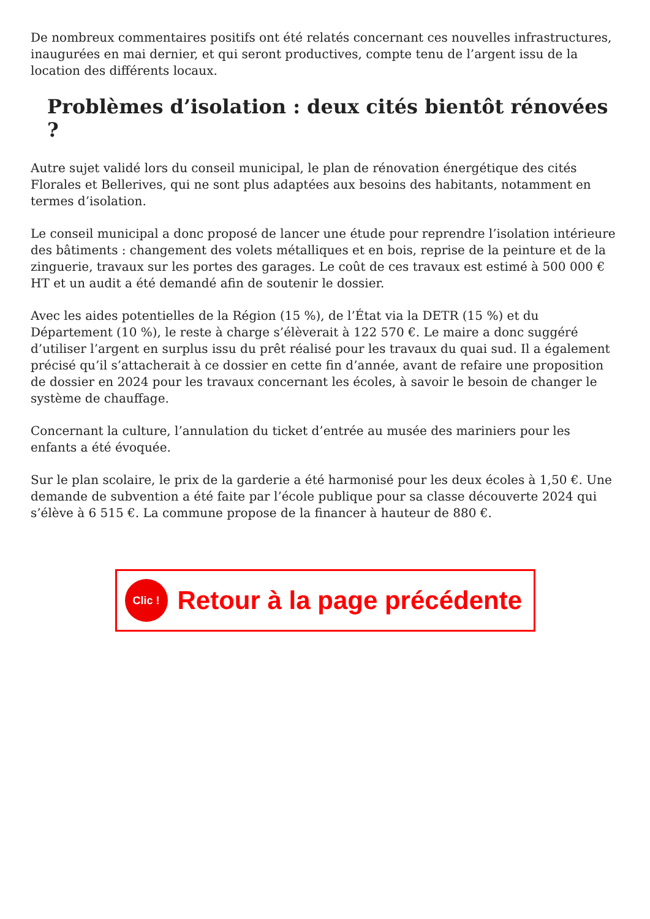De nombreux commentaires positifs ont été relatés concernant ces nouvelles infrastructures, inaugurées en mai dernier, et qui seront productives, compte tenu de l’argent issu de la location des différents locaux.
Problèmes d’isolation : deux cités bientôt rénovées ?
Autre sujet validé lors du conseil municipal, le plan de rénovation énergétique des cités Florales et Bellerives, qui ne sont plus adaptées aux besoins des habitants, notamment en termes d’isolation.
Le conseil municipal a donc proposé de lancer une étude pour reprendre l’isolation intérieure des bâtiments : changement des volets métalliques et en bois, reprise de la peinture et de la zinguerie, travaux sur les portes des garages. Le coût de ces travaux est estimé à 500 000 € HT et un audit a été demandé afin de soutenir le dossier.
Avec les aides potentielles de la Région (15 %), de l’État via la DETR (15 %) et du Département (10 %), le reste à charge s’élèverait à 122 570 €. Le maire a donc suggéré d’utiliser l’argent en surplus issu du prêt réalisé pour les travaux du quai sud. Il a également précisé qu’il s’attacherait à ce dossier en cette fin d’année, avant de refaire une proposition de dossier en 2024 pour les travaux concernant les écoles, à savoir le besoin de changer le système de chauffage.
Concernant la culture, l’annulation du ticket d’entrée au musée des mariniers pour les enfants a été évoquée.
Sur le plan scolaire, le prix de la garderie a été harmonisé pour les deux écoles à 1,50 €. Une demande de subvention a été faite par l’école publique pour sa classe découverte 2024 qui s’élève à 6 515 €. La commune propose de la financer à hauteur de 880 €.
Clic !
Retour à la page précédente